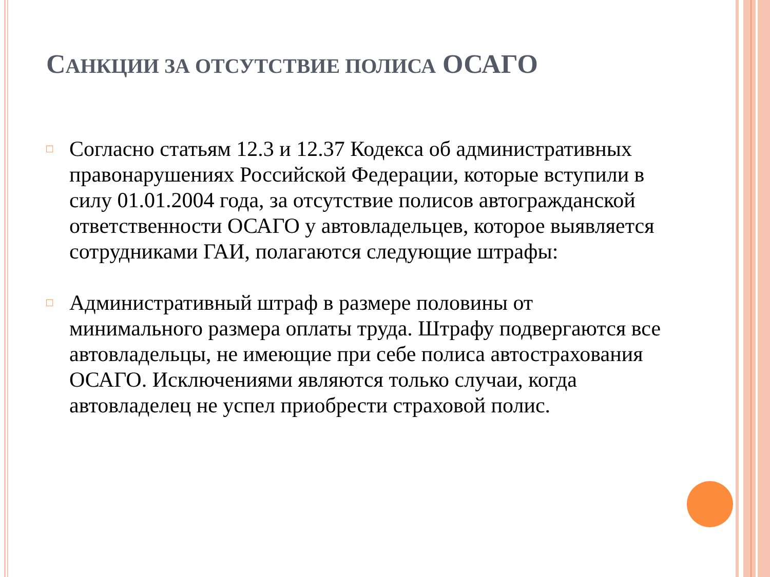САНКЦИИ ЗА ОТСУТСТВИЕ ПОЛИСА ОСАГО
□ Согласно статьям 12.3 и 12.37 Кодекса об административных правонарушениях Российской Федерации, которые вступили в силу 01.01.2004 года, за отсутствие полисов автогражданской ответственности ОСАГО у автовладельцев, которое выявляется сотрудниками ГАИ, полагаются следующие штрафы:
□ Административный штраф в размере половины от минимального размера оплаты труда. Штрафу подвергаются все автовладельцы, не имеющие при себе полиса автострахования ОСАГО. Исключениями являются только случаи, когда автовладелец не успел приобрести страховой полис.